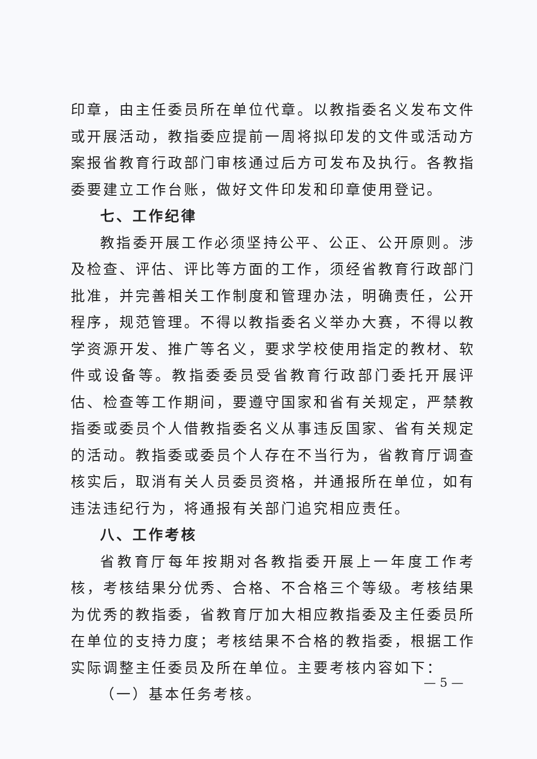印章，由主任委员所在单位代章。以教指委名义发布文件或开展活动，教指委应提前一周将拟印发的文件或活动方案报省教育行政部门审核通过后方可发布及执行。各教指委要建立工作台账，做好文件印发和印章使用登记。
七、工作纪律
教指委开展工作必须坚持公平、公正、公开原则。涉及检查、评估、评比等方面的工作，须经省教育行政部门批准，并完善相关工作制度和管理办法，明确责任，公开程序，规范管理。不得以教指委名义举办大赛，不得以教学资源开发、推广等名义，要求学校使用指定的教材、软件或设备等。教指委委员受省教育行政部门委托开展评估、检查等工作期间，要遵守国家和省有关规定，严禁教指委或委员个人借教指委名义从事违反国家、省有关规定的活动。教指委或委员个人存在不当行为，省教育厅调查核实后，取消有关人员委员资格，并通报所在单位，如有违法违纪行为，将通报有关部门追究相应责任。
八、工作考核
省教育厅每年按期对各教指委开展上一年度工作考核，考核结果分优秀、合格、不合格三个等级。考核结果为优秀的教指委，省教育厅加大相应教指委及主任委员所在单位的支持力度；考核结果不合格的教指委，根据工作实际调整主任委员及所在单位。主要考核内容如下：
（一）基本任务考核。
— 5 —